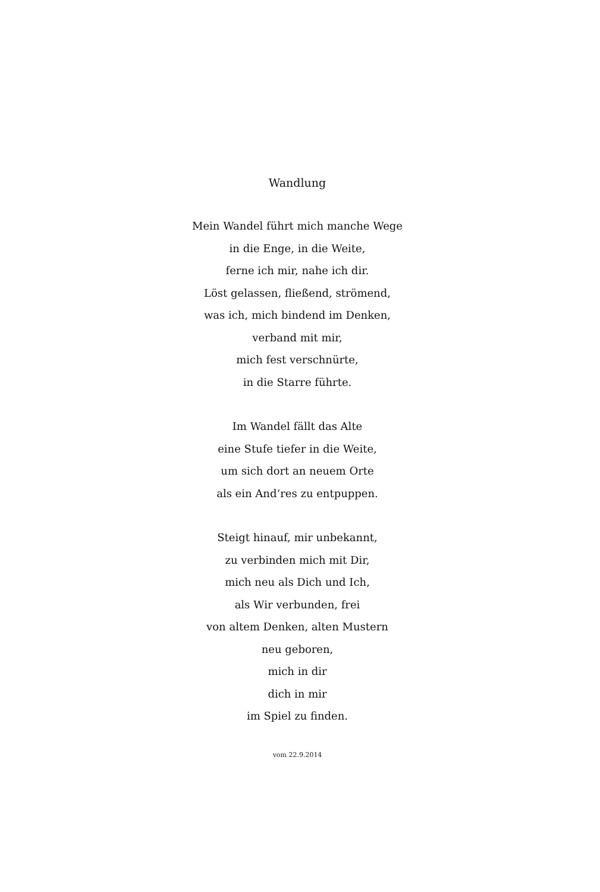Wandlung
Mein Wandel führt mich manche Wege
in die Enge, in die Weite,
ferne ich mir, nahe ich dir.
Löst gelassen, fließend, strömend,
was ich, mich bindend im Denken,
verband mit mir,
mich fest verschnürte,
in die Starre führte.
Im Wandel fällt das Alte
eine Stufe tiefer in die Weite,
um sich dort an neuem Orte
als ein And‘res zu entpuppen.
Steigt hinauf, mir unbekannt,
zu verbinden mich mit Dir,
mich neu als Dich und Ich,
als Wir verbunden, frei
von altem Denken, alten Mustern
neu geboren,
mich in dir
dich in mir
im Spiel zu finden.
vom 22.9.2014